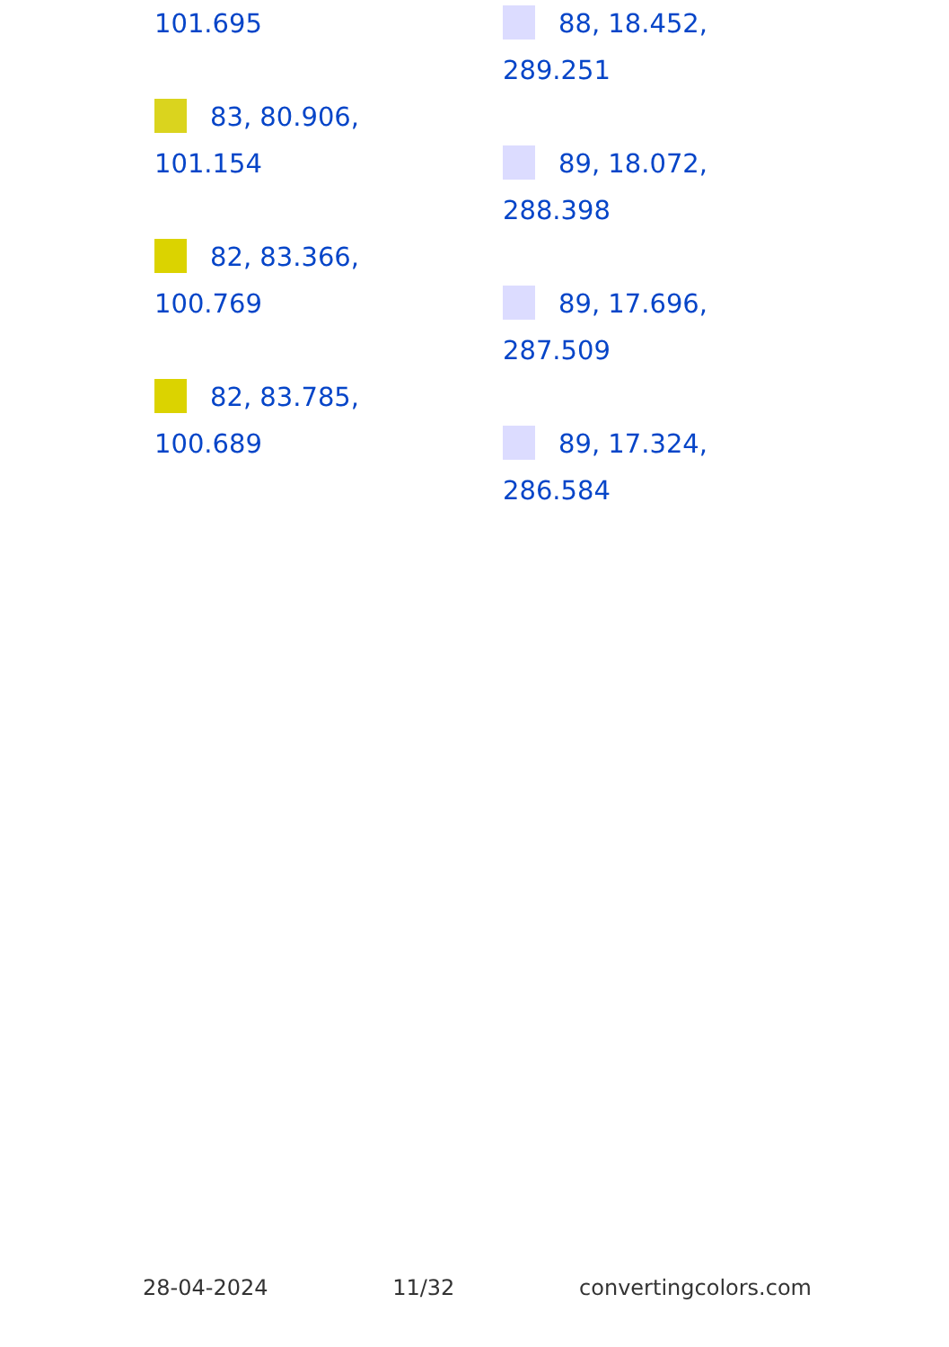101.695
83, 80.906, 101.154
82, 83.366, 100.769
82, 83.785, 100.689
88, 18.452, 289.251
89, 18.072, 288.398
89, 17.696, 287.509
89, 17.324, 286.584
28-04-2024 11/32 convertingcolors.com